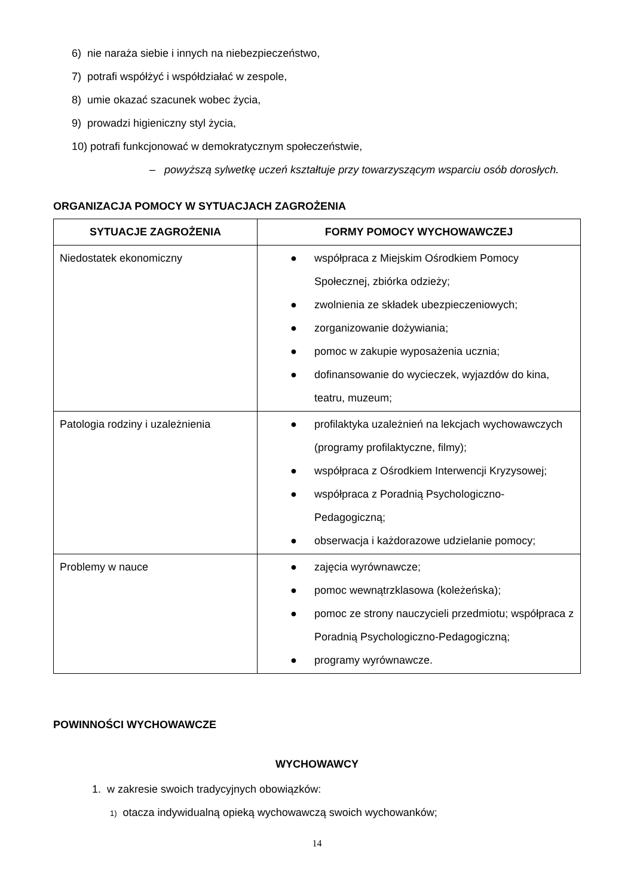6) nie naraża siebie i innych na niebezpieczeństwo,
7) potrafi współżyć i współdziałać w zespole,
8) umie okazać szacunek wobec życia,
9) prowadzi higieniczny styl życia,
10) potrafi funkcjonować w demokratycznym społeczeństwie,
– powyższą sylwetkę uczeń kształtuje przy towarzyszącym wsparciu osób dorosłych.
ORGANIZACJA POMOCY W SYTUACJACH ZAGROŻENIA
| SYTUACJE ZAGROŻENIA | FORMY POMOCY WYCHOWAWCZEJ |
| --- | --- |
| Niedostatek ekonomiczny | ● współpraca z Miejskim Ośrodkiem Pomocy Społecznej, zbiórka odzieży; ● zwolnienia ze składek ubezpieczeniowych; ● zorganizowanie dożywiania; ● pomoc w zakupie wyposażenia ucznia; ● dofinansowanie do wycieczek, wyjazdów do kina, teatru, muzeum; |
| Patologia rodziny i uzależnienia | ● profilaktyka uzależnień na lekcjach wychowawczych (programy profilaktyczne, filmy); ● współpraca z Ośrodkiem Interwencji Kryzysowej; ● współpraca z Poradnią Psychologiczno-Pedagogiczną; ● obserwacja i każdorazowe udzielanie pomocy; |
| Problemy w nauce | ● zajęcia wyrównawcze; ● pomoc wewnątrzklasowa (koleżeńska); ● pomoc ze strony nauczycieli przedmiotu; współpraca z Poradnią Psychologiczno-Pedagogiczną; ● programy wyrównawcze. |
POWINNOŚCI WYCHOWAWCZE
WYCHOWAWCY
1. w zakresie swoich tradycyjnych obowiązków:
1) otacza indywidualną opieką wychowawczą swoich wychowanków;
14